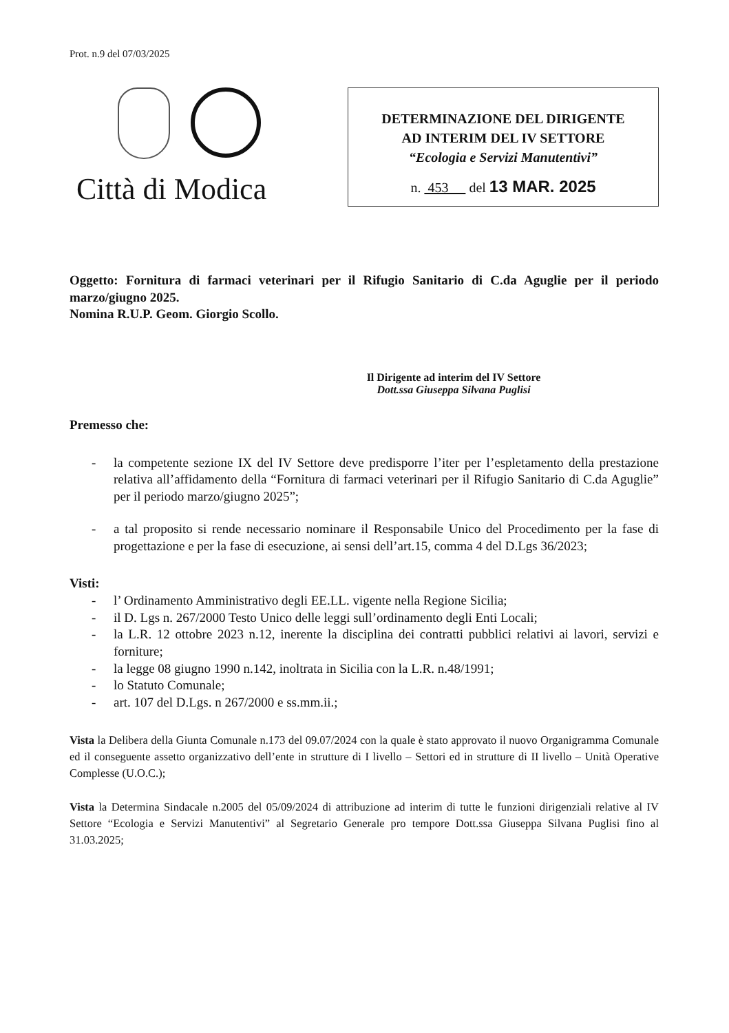Prot. n.9 del 07/03/2025
Città di Modica
DETERMINAZIONE DEL DIRIGENTE
AD INTERIM DEL IV SETTORE
“Ecologia e Servizi Manutentivi”
n. 453 del 13 MAR. 2025
Oggetto: Fornitura di farmaci veterinari per il Rifugio Sanitario di C.da Aguglie per il periodo marzo/giugno 2025.
Nomina R.U.P. Geom. Giorgio Scollo.
Il Dirigente ad interim del IV Settore
Dott.ssa Giuseppa Silvana Puglisi
Premesso che:
- la competente sezione IX del IV Settore deve predisporre l’iter per l’espletamento della prestazione relativa all’affidamento della “Fornitura di farmaci veterinari per il Rifugio Sanitario di C.da Aguglie” per il periodo marzo/giugno 2025”;
- a tal proposito si rende necessario nominare il Responsabile Unico del Procedimento per la fase di progettazione e per la fase di esecuzione, ai sensi dell’art.15, comma 4 del D.Lgs 36/2023;
Visti:
- l’ Ordinamento Amministrativo degli EE.LL. vigente nella Regione Sicilia;
- il D. Lgs n. 267/2000 Testo Unico delle leggi sull’ordinamento degli Enti Locali;
- la L.R. 12 ottobre 2023 n.12, inerente la disciplina dei contratti pubblici relativi ai lavori, servizi e forniture;
- la legge 08 giugno 1990 n.142, inoltrata in Sicilia con la L.R. n.48/1991;
- lo Statuto Comunale;
- art. 107 del D.Lgs. n 267/2000 e ss.mm.ii.;
Vista la Delibera della Giunta Comunale n.173 del 09.07/2024 con la quale è stato approvato il nuovo Organigramma Comunale ed il conseguente assetto organizzativo dell’ente in strutture di I livello – Settori ed in strutture di II livello – Unità Operative Complesse (U.O.C.);
Vista la Determina Sindacale n.2005 del 05/09/2024 di attribuzione ad interim di tutte le funzioni dirigenziali relative al IV Settore “Ecologia e Servizi Manutentivi” al Segretario Generale pro tempore Dott.ssa Giuseppa Silvana Puglisi fino al 31.03.2025;